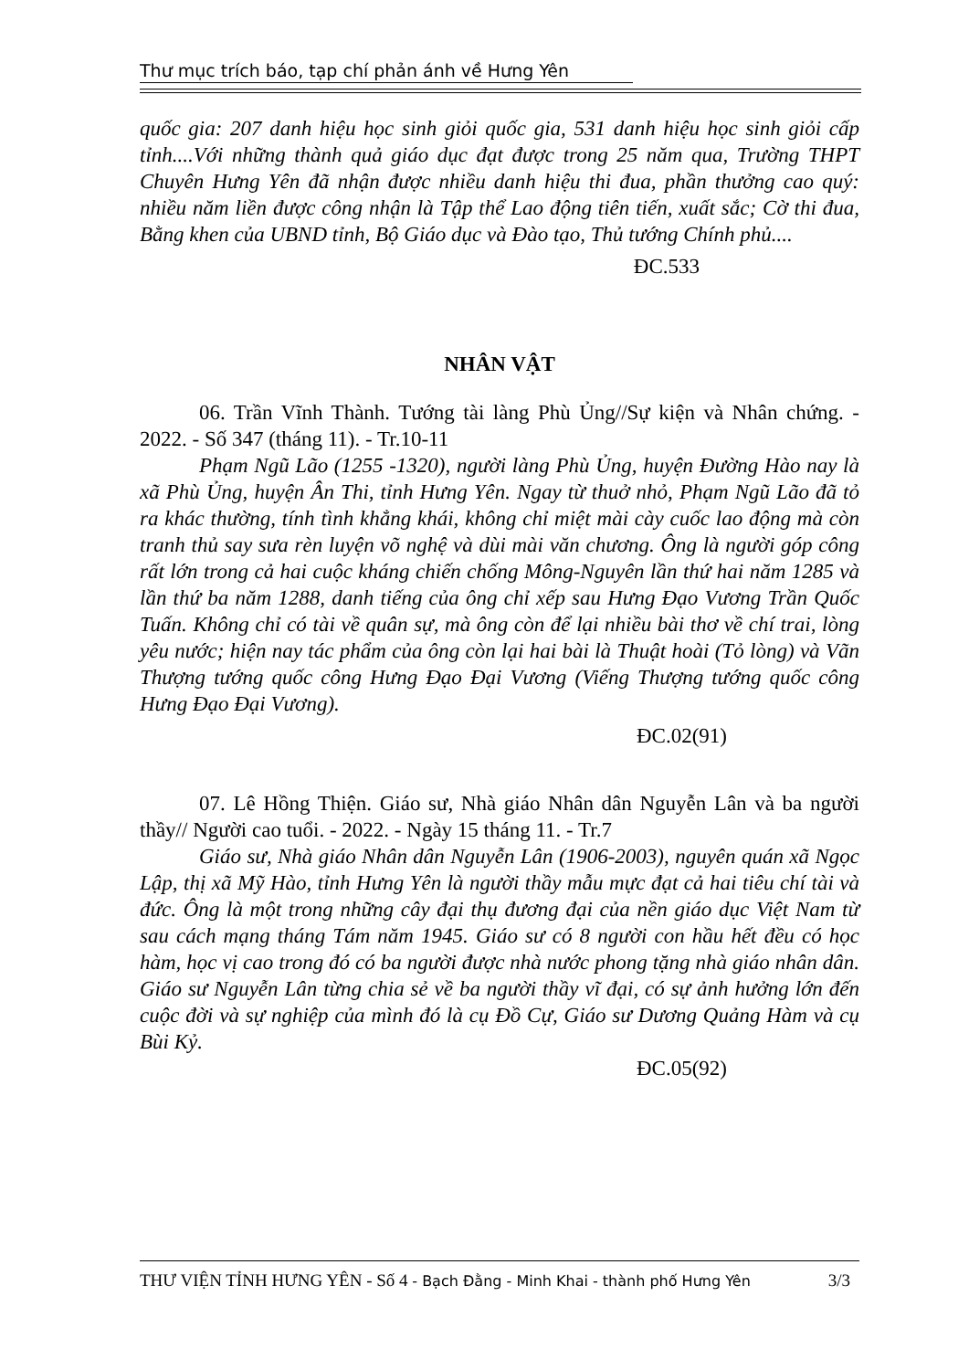Thư mục trích báo, tạp chí phản ánh về Hưng Yên
quốc gia: 207 danh hiệu học sinh giỏi quốc gia, 531 danh hiệu học sinh giỏi cấp tỉnh....Với những thành quả giáo dục đạt được trong 25 năm qua, Trường THPT Chuyên Hưng Yên đã nhận được nhiều danh hiệu thi đua, phần thưởng cao quý: nhiều năm liền được công nhận là Tập thể Lao động tiên tiến, xuất sắc; Cờ thi đua, Bằng khen của UBND tỉnh, Bộ Giáo dục và Đào tạo, Thủ tướng Chính phủ....
ĐC.533
NHÂN VẬT
06. Trần Vĩnh Thành. Tướng tài làng Phù Ủng//Sự kiện và Nhân chứng. - 2022. - Số 347 (tháng 11). - Tr.10-11
Phạm Ngũ Lão (1255 -1320), người làng Phù Ủng, huyện Đường Hào nay là xã Phù Ủng, huyện Ân Thi, tỉnh Hưng Yên. Ngay từ thuở nhỏ, Phạm Ngũ Lão đã tỏ ra khác thường, tính tình khẳng khái, không chỉ miệt mài cày cuốc lao động mà còn tranh thủ say sưa rèn luyện võ nghệ và dùi mài văn chương. Ông là người góp công rất lớn trong cả hai cuộc kháng chiến chống Mông-Nguyên lần thứ hai năm 1285 và lần thứ ba năm 1288, danh tiếng của ông chỉ xếp sau Hưng Đạo Vương Trần Quốc Tuấn. Không chỉ có tài về quân sự, mà ông còn để lại nhiều bài thơ về chí trai, lòng yêu nước; hiện nay tác phẩm của ông còn lại hai bài là Thuật hoài (Tỏ lòng) và Vãn Thượng tướng quốc công Hưng Đạo Đại Vương (Viếng Thượng tướng quốc công Hưng Đạo Đại Vương).
ĐC.02(91)
07. Lê Hồng Thiện. Giáo sư, Nhà giáo Nhân dân Nguyễn Lân và ba người thầy// Người cao tuổi. - 2022. - Ngày 15 tháng 11. - Tr.7
Giáo sư, Nhà giáo Nhân dân Nguyễn Lân (1906-2003), nguyên quán xã Ngọc Lập, thị xã Mỹ Hào, tỉnh Hưng Yên là người thầy mẫu mực đạt cả hai tiêu chí tài và đức. Ông là một trong những cây đại thụ đương đại của nền giáo dục Việt Nam từ sau cách mạng tháng Tám năm 1945. Giáo sư có 8 người con hầu hết đều có học hàm, học vị cao trong đó có ba người được nhà nước phong tặng nhà giáo nhân dân. Giáo sư Nguyễn Lân từng chia sẻ về ba người thầy vĩ đại, có sự ảnh hưởng lớn đến cuộc đời và sự nghiệp của mình đó là cụ Đồ Cự, Giáo sư Dương Quảng Hàm và cụ Bùi Kỷ.
ĐC.05(92)
THƯ VIỆN TỈNH HƯNG YÊN - Số 4 - Bạch Đằng - Minh Khai - thành phố Hưng Yên 3/3